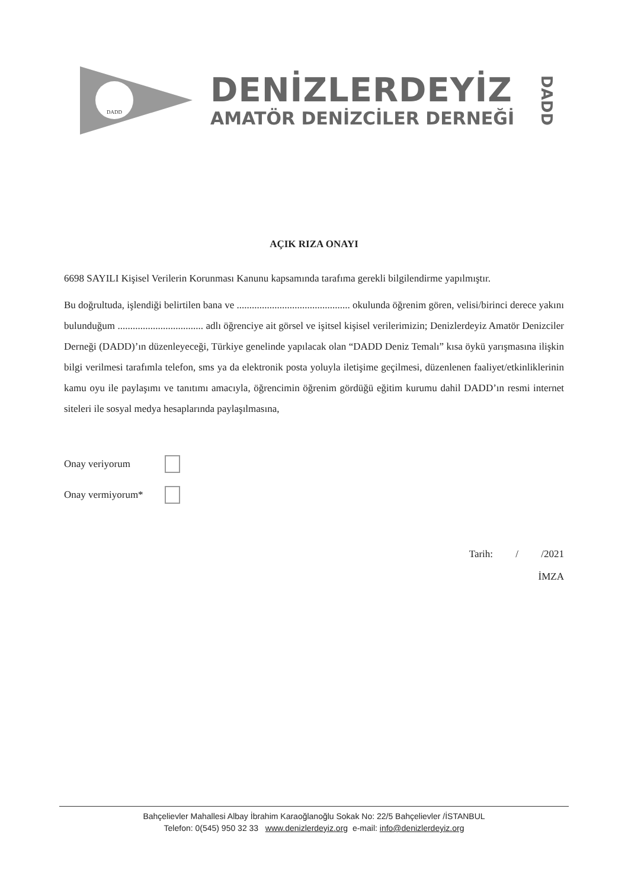DADD
DENİZLERDEYİZ
AMATÖR DENİZCİLER DERNEĞİ
DADD
AÇIK RIZA ONAYI
6698 SAYILI Kişisel Verilerin Korunması Kanunu kapsamında tarafıma gerekli bilgilendirme yapılmıştır.
Bu doğrultuda, işlendiği belirtilen bana ve ............................................. okulunda öğrenim gören, velisi/birinci derece yakını bulunduğum .................................. adlı öğrenciye ait görsel ve işitsel kişisel verilerimizin; Denizlerdeyiz Amatör Denizciler Derneği (DADD)’ın düzenleyeceği, Türkiye genelinde yapılacak olan “DADD Deniz Temalı” kısa öykü yarışmasına ilişkin bilgi verilmesi tarafımla telefon, sms ya da elektronik posta yoluyla iletişime geçilmesi, düzenlenen faaliyet/etkinliklerinin kamu oyu ile paylaşımı ve tanıtımı amacıyla, öğrencimin öğrenim gördüğü eğitim kurumu dahil DADD’ın resmi internet siteleri ile sosyal medya hesaplarında paylaşılmasına,
Onay veriyorum
Onay vermiyorum*
Tarih: / /2021
İMZA
Bahçelievler Mahallesi Albay İbrahim Karaoğlanoğlu Sokak No: 22/5 Bahçelievler /İSTANBUL
Telefon: 0(545) 950 32 33 www.denizlerdeyiz.org e-mail: info@denizlerdeyiz.org